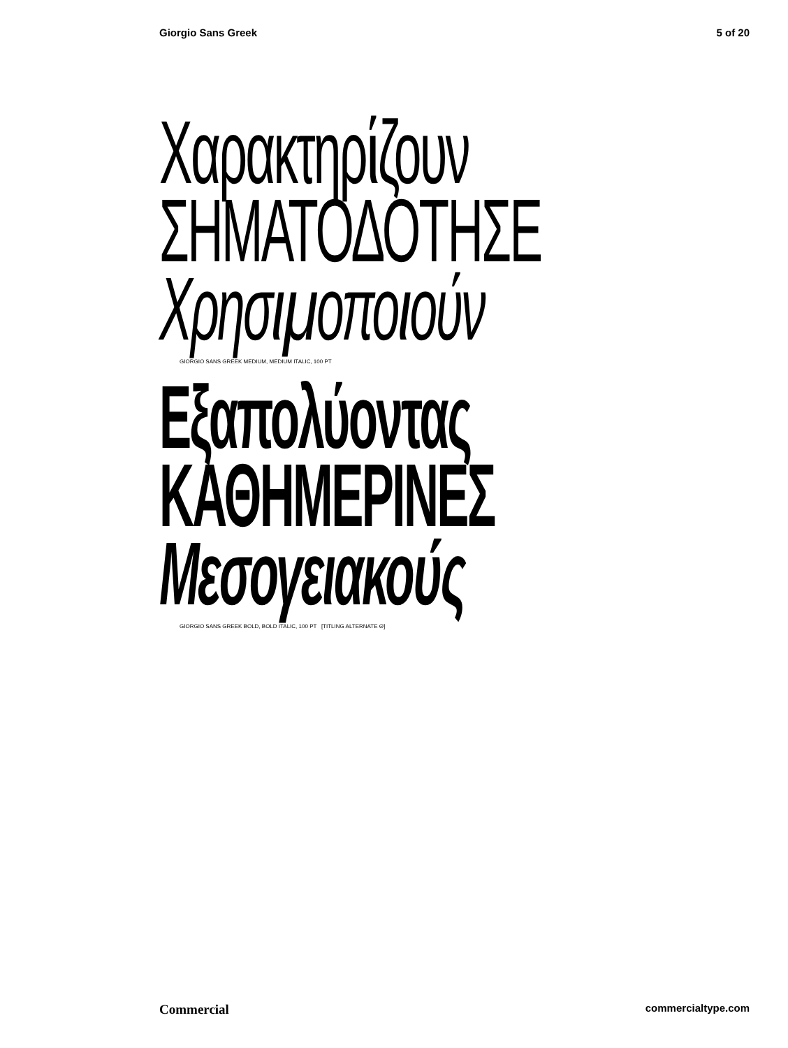Giorgio Sans Greek 5 of 20
Χαρακτηρίζουν
ΣΗΜΑΤΟΔΟΤΗΣΕ
Χρησιμοποιούν
GIORGIO SANS GREEK MEDIUM, MEDIUM ITALIC, 100 PT
Εξαπολύοντας
ΚΑΘΗΜΕΡΙΝΕΣ
Μεσογειακούς
GIORGIO SANS GREEK BOLD, BOLD ITALIC, 100 PT [TITLING ALTERNATE Θ]
Commercial commercialtype.com